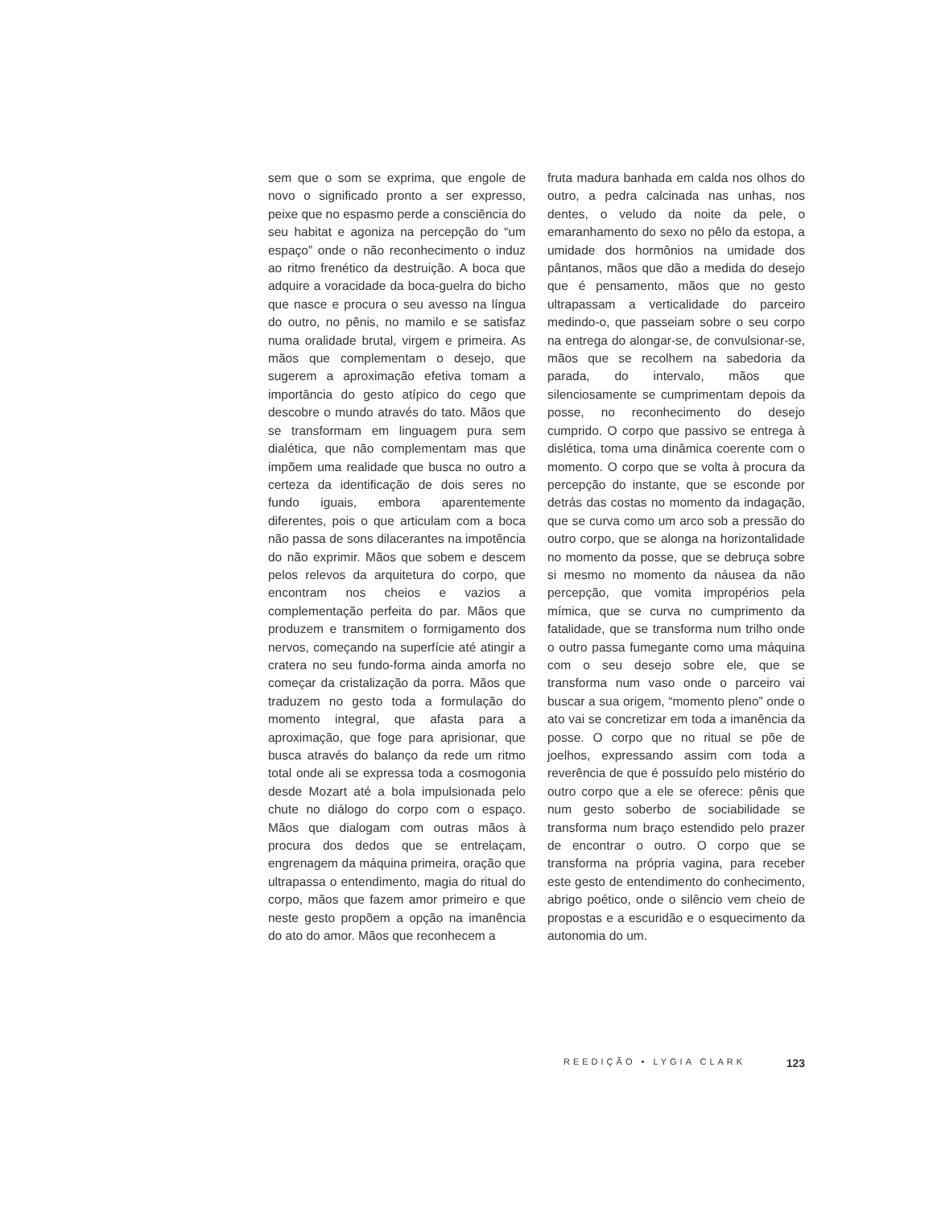sem que o som se exprima, que engole de novo o significado pronto a ser expresso, peixe que no espasmo perde a consciência do seu habitat e agoniza na percepção do “um espaço” onde o não reconhecimento o induz ao ritmo frenético da destruição. A boca que adquire a voracidade da boca-guelra do bicho que nasce e procura o seu avesso na língua do outro, no pênis, no mamilo e se satisfaz numa oralidade brutal, virgem e primeira. As mãos que complementam o desejo, que sugerem a aproximação efetiva tomam a importância do gesto atípico do cego que descobre o mundo através do tato. Mãos que se transformam em linguagem pura sem dialética, que não complementam mas que impõem uma realidade que busca no outro a certeza da identificação de dois seres no fundo iguais, embora aparentemente diferentes, pois o que articulam com a boca não passa de sons dilacerantes na impotência do não exprimir. Mãos que sobem e descem pelos relevos da arquitetura do corpo, que encontram nos cheios e vazios a complementação perfeita do par. Mãos que produzem e transmitem o formigamento dos nervos, começando na superfície até atingir a cratera no seu fundo-forma ainda amorfa no começar da cristalização da porra. Mãos que traduzem no gesto toda a formulação do momento integral, que afasta para a aproximação, que foge para aprisionar, que busca através do balanço da rede um ritmo total onde ali se expressa toda a cosmogonia desde Mozart até a bola impulsionada pelo chute no diálogo do corpo com o espaço. Mãos que dialogam com outras mãos à procura dos dedos que se entrelaçam, engrenagem da máquina primeira, oração que ultrapassa o entendimento, magia do ritual do corpo, mãos que fazem amor primeiro e que neste gesto propõem a opção na imanência do ato do amor. Mãos que reconhecem a
fruta madura banhada em calda nos olhos do outro, a pedra calcinada nas unhas, nos dentes, o veludo da noite da pele, o emaranhamento do sexo no pêlo da estopa, a umidade dos hormônios na umidade dos pântanos, mãos que dão a medida do desejo que é pensamento, mãos que no gesto ultrapassam a verticalidade do parceiro medindo-o, que passeiam sobre o seu corpo na entrega do alongar-se, de convulsionar-se, mãos que se recolhem na sabedoria da parada, do intervalo, mãos que silenciosamente se cumprimentam depois da posse, no reconhecimento do desejo cumprido. O corpo que passivo se entrega à dislética, toma uma dinâmica coerente com o momento. O corpo que se volta à procura da percepção do instante, que se esconde por detrás das costas no momento da indagação, que se curva como um arco sob a pressão do outro corpo, que se alonga na horizontalidade no momento da posse, que se debruça sobre si mesmo no momento da náusea da não percepção, que vomita impropérios pela mímica, que se curva no cumprimento da fatalidade, que se transforma num trilho onde o outro passa fumegante como uma máquina com o seu desejo sobre ele, que se transforma num vaso onde o parceiro vai buscar a sua origem, “momento pleno” onde o ato vai se concretizar em toda a imanência da posse. O corpo que no ritual se põe de joelhos, expressando assim com toda a reverência de que é possuído pelo mistério do outro corpo que a ele se oferece: pênis que num gesto soberbo de sociabilidade se transforma num braço estendido pelo prazer de encontrar o outro. O corpo que se transforma na própria vagina, para receber este gesto de entendimento do conhecimento, abrigo poético, onde o silêncio vem cheio de propostas e a escuridão e o esquecimento da autonomia do um.
REEDIÇÃO • LYGIA CLARK 123